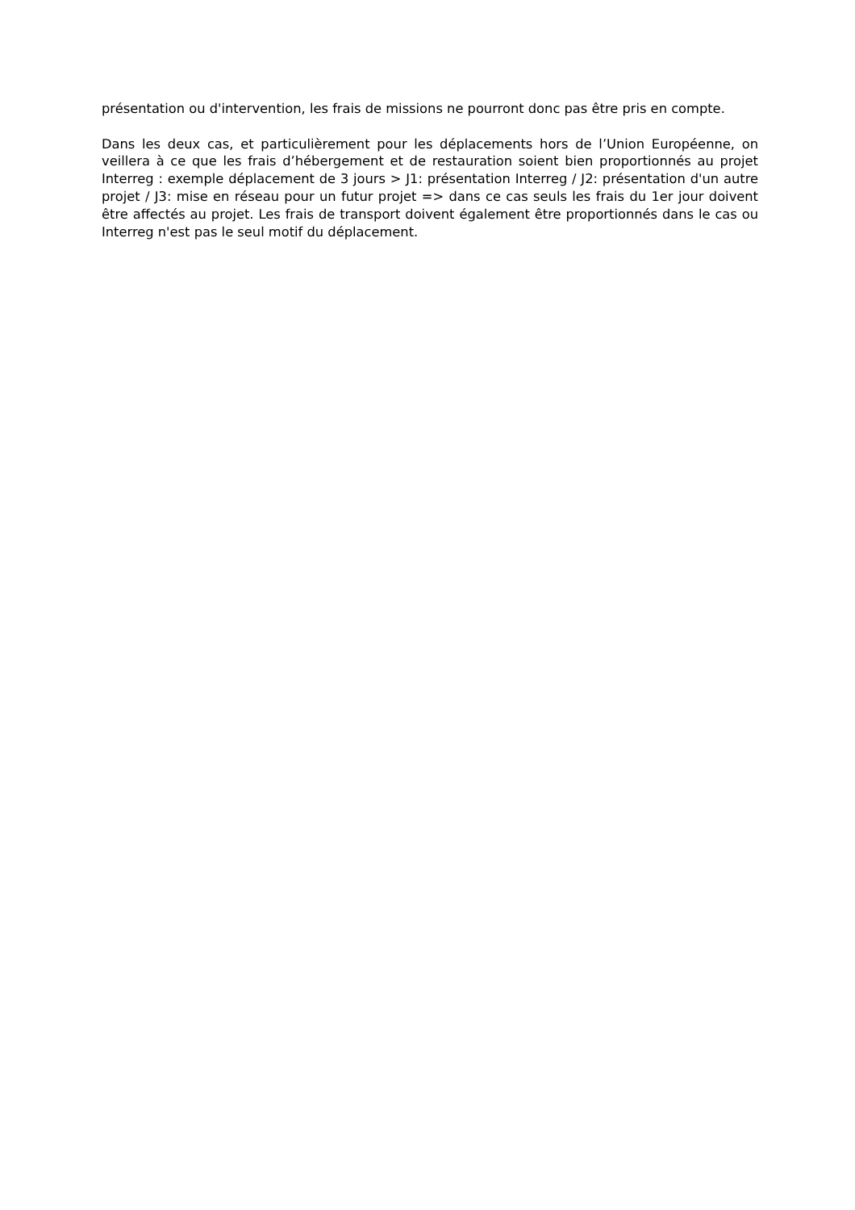présentation ou d'intervention, les frais de missions ne pourront donc pas être pris en compte.
Dans les deux cas, et particulièrement pour les déplacements hors de l’Union Européenne, on veillera à ce que les frais d’hébergement et de restauration soient bien proportionnés au projet Interreg : exemple déplacement de 3 jours > J1: présentation Interreg / J2: présentation d'un autre projet / J3: mise en réseau pour un futur projet => dans ce cas seuls les frais du 1er jour doivent être affectés au projet. Les frais de transport doivent également être proportionnés dans le cas ou Interreg n'est pas le seul motif du déplacement.